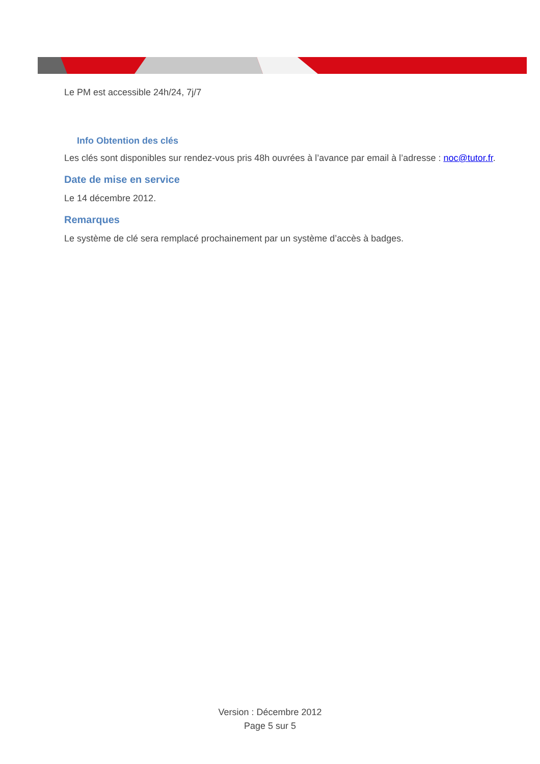Le PM est accessible 24h/24, 7j/7
Info Obtention des clés
Les clés sont disponibles sur rendez-vous pris 48h ouvrées à l’avance par email à l’adresse : noc@tutor.fr.
Date de mise en service
Le 14 décembre 2012.
Remarques
Le système de clé sera remplacé prochainement par un système d’accès à badges.
Version : Décembre 2012
Page 5 sur 5